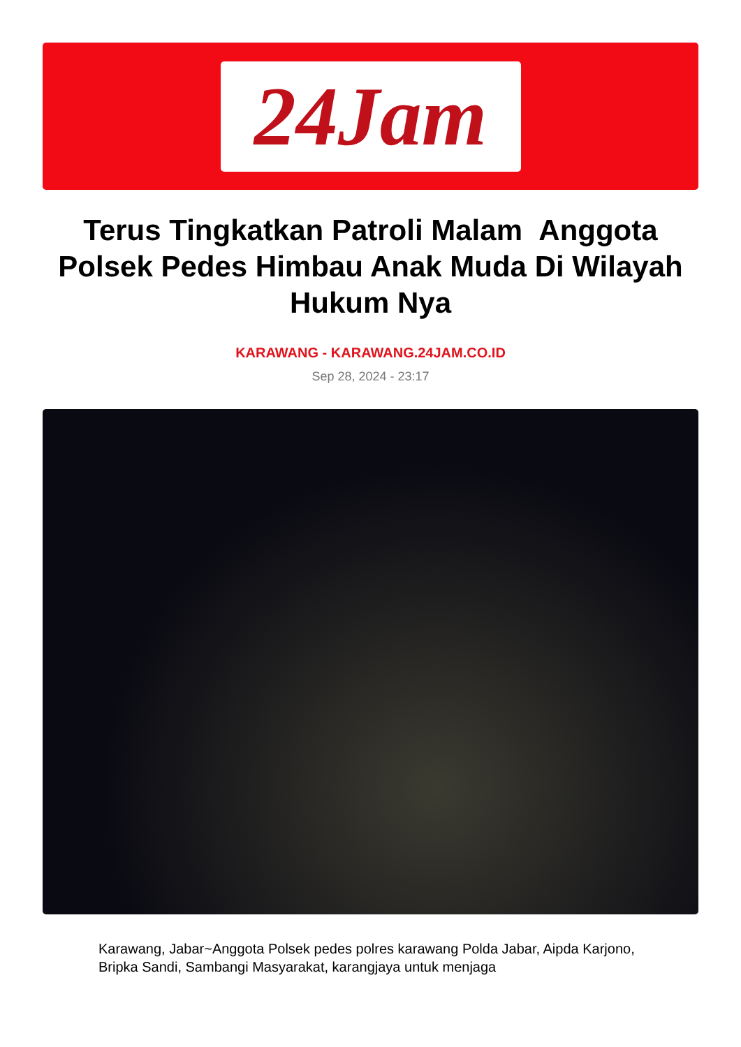24Jam
Terus Tingkatkan Patroli Malam Anggota Polsek Pedes Himbau Anak Muda Di Wilayah Hukum Nya
KARAWANG - KARAWANG.24JAM.CO.ID
Sep 28, 2024 - 23:17
Karawang, Jabar~Anggota Polsek pedes polres karawang Polda Jabar, Aipda Karjono, Bripka Sandi, Sambangi Masyarakat, karangjaya untuk menjaga